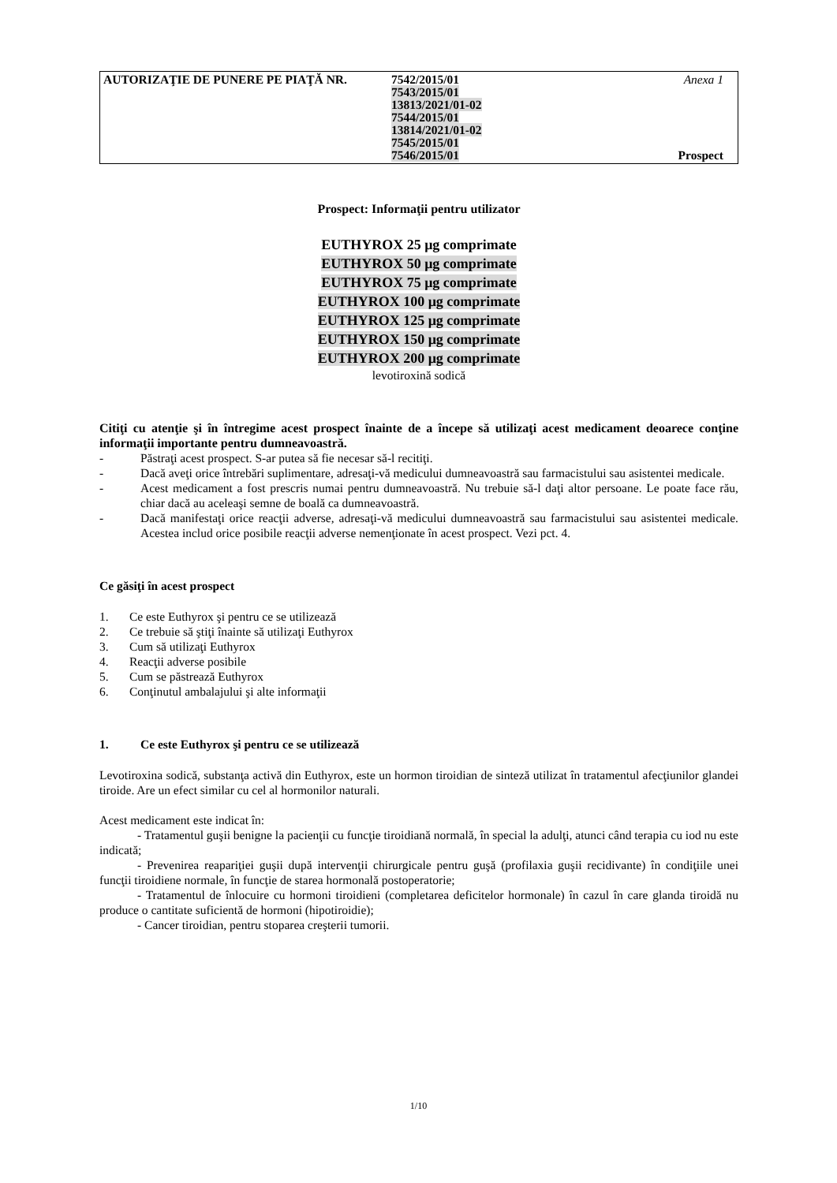AUTORIZAŢIE DE PUNERE PE PIAŢĂ NR.
7542/2015/01
7543/2015/01
13813/2021/01-02
7544/2015/01
13814/2021/01-02
7545/2015/01
7546/2015/01
Anexa 1
Prospect
Prospect: Informaţii pentru utilizator
EUTHYROX 25 μg comprimate
EUTHYROX 50 μg comprimate
EUTHYROX 75 μg comprimate
EUTHYROX 100 μg comprimate
EUTHYROX 125 μg comprimate
EUTHYROX 150 μg comprimate
EUTHYROX 200 μg comprimate
levotiroxină sodică
Citiţi cu atenţie şi în întregime acest prospect înainte de a începe să utilizaţi acest medicament deoarece conţine informaţii importante pentru dumneavoastră.
-
Păstraţi acest prospect. S-ar putea să fie necesar să-l recitiţi.
-
Dacă aveţi orice întrebări suplimentare, adresaţi-vă medicului dumneavoastră sau farmacistului sau asistentei medicale.
-
Acest medicament a fost prescris numai pentru dumneavoastră. Nu trebuie să-l daţi altor persoane. Le poate face rău, chiar dacă au aceleaşi semne de boală ca dumneavoastră.
-
Dacă manifestaţi orice reacţii adverse, adresaţi-vă medicului dumneavoastră sau farmacistului sau asistentei medicale. Acestea includ orice posibile reacţii adverse nemenţionate în acest prospect. Vezi pct. 4.
Ce găsiţi în acest prospect
1. Ce este Euthyrox şi pentru ce se utilizează
2. Ce trebuie să ştiţi înainte să utilizaţi Euthyrox
3. Cum să utilizaţi Euthyrox
4. Reacţii adverse posibile
5. Cum se păstrează Euthyrox
6. Conţinutul ambalajului şi alte informaţii
1. Ce este Euthyrox şi pentru ce se utilizează
Levotiroxina sodică, substanţa activă din Euthyrox, este un hormon tiroidian de sinteză utilizat în tratamentul afecţiunilor glandei tiroide. Are un efect similar cu cel al hormonilor naturali.
Acest medicament este indicat în:
- Tratamentul guşii benigne la pacienţii cu funcţie tiroidiană normală, în special la adulţi, atunci când terapia cu iod nu este indicată;
- Prevenirea reapariţiei guşii după intervenţii chirurgicale pentru guşă (profilaxia guşii recidivante) în condiţiile unei funcţii tiroidiene normale, în funcţie de starea hormonală postoperatorie;
- Tratamentul de înlocuire cu hormoni tiroidieni (completarea deficitelor hormonale) în cazul în care glanda tiroidă nu produce o cantitate suficientă de hormoni (hipotiroidie);
- Cancer tiroidian, pentru stoparea creşterii tumorii.
1/10